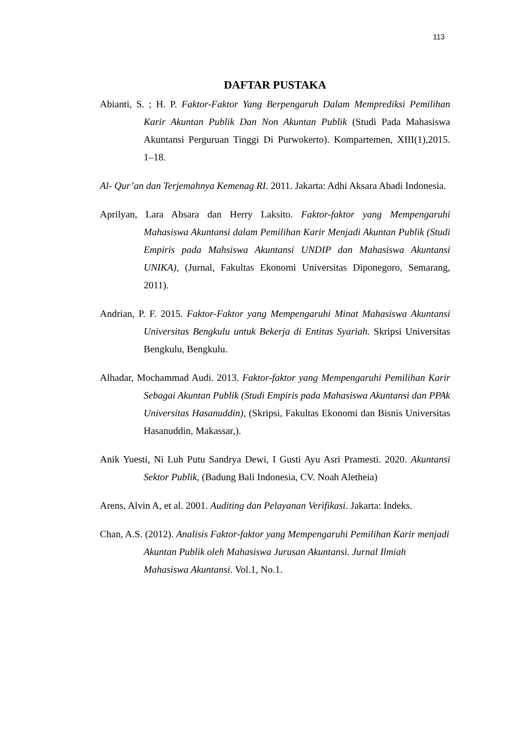113
DAFTAR PUSTAKA
Abianti, S. ; H. P. Faktor-Faktor Yang Berpengaruh Dalam Memprediksi Pemilihan Karir Akuntan Publik Dan Non Akuntan Publik (Studi Pada Mahasiswa Akuntansi Perguruan Tinggi Di Purwokerto). Kompartemen, XIII(1),2015. 1–18.
Al- Qur’an dan Terjemahnya Kemenag RI. 2011. Jakarta: Adhi Aksara Abadi Indonesia.
Aprilyan, Lara Absara dan Herry Laksito. Faktor-faktor yang Mempengaruhi Mahasiswa Akuntansi dalam Pemilihan Karir Menjadi Akuntan Publik (Studi Empiris pada Mahsiswa Akuntansi UNDIP dan Mahasiswa Akuntansi UNIKA), (Jurnal, Fakultas Ekonomi Universitas Diponegoro, Semarang, 2011).
Andrian, P. F. 2015. Faktor-Faktor yang Mempengaruhi Minat Mahasiswa Akuntansi Universitas Bengkulu untuk Bekerja di Entitas Syariah. Skripsi Universitas Bengkulu, Bengkulu.
Alhadar, Mochammad Audi. 2013. Faktor-faktor yang Mempengaruhi Pemilihan Karir Sebagai Akuntan Publik (Studi Empiris pada Mahasiswa Akuntansi dan PPAk Universitas Hasanuddin), (Skripsi, Fakultas Ekonomi dan Bisnis Universitas Hasanuddin, Makassar,).
Anik Yuesti, Ni Luh Putu Sandrya Dewi, I Gusti Ayu Asri Pramesti. 2020. Akuntansi Sektor Publik, (Badung Bali Indonesia, CV. Noah Aletheia)
Arens, Alvin A, et al. 2001. Auditing dan Pelayanan Verifikasi. Jakarta: Indeks.
Chan, A.S. (2012). Analisis Faktor-faktor yang Mempengaruhi Pemilihan Karir menjadi Akuntan Publik oleh Mahasiswa Jurusan Akuntansi. Jurnal Ilmiah Mahasiswa Akuntansi. Vol.1, No.1.